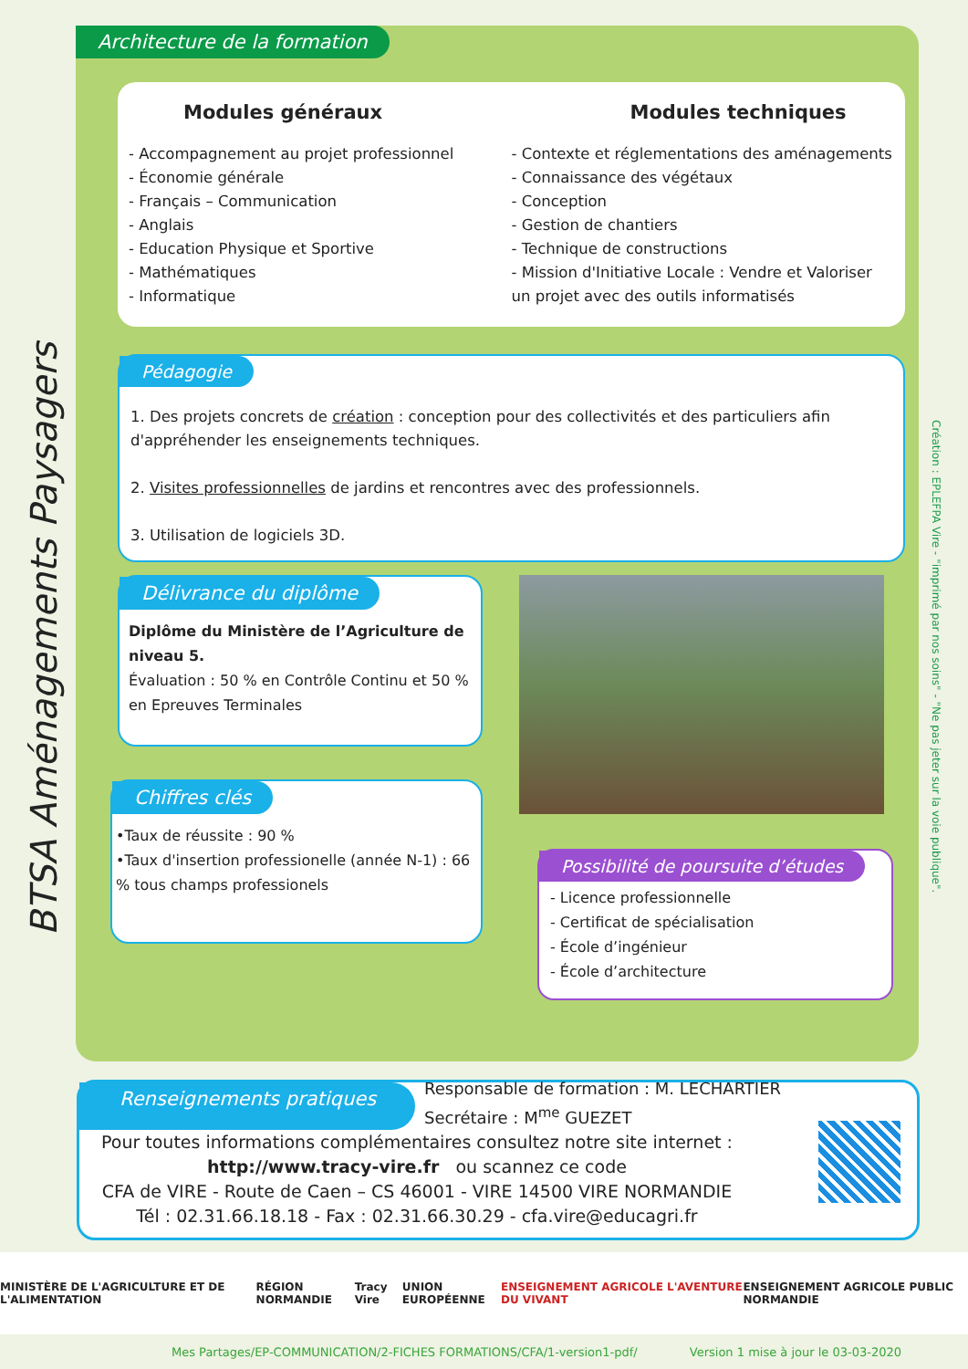BTSA Aménagements Paysagers
Création : EPLEFPA Vire - "imprimé par nos soins" - "Ne pas jeter sur la voie publique".
Architecture de la formation
Modules généraux
- Accompagnement au projet professionnel
- Économie générale
- Français – Communication
- Anglais
- Education Physique et Sportive
- Mathématiques
- Informatique
Modules techniques
- Contexte et réglementations des aménagements
- Connaissance des végétaux
- Conception
- Gestion de chantiers
- Technique de constructions
- Mission d'Initiative Locale : Vendre et Valoriser un projet avec des outils informatisés
Pédagogie
1. Des projets concrets de création : conception pour des collectivités et des particuliers afin d'appréhender les enseignements techniques.
2. Visites professionnelles de jardins et rencontres avec des professionnels.
3. Utilisation de logiciels 3D.
Délivrance du diplôme
Diplôme du Ministère de l’Agriculture de niveau 5.
Évaluation : 50 % en Contrôle Continu et 50 % en Epreuves Terminales
Chiffres clés
•Taux de réussite : 90 %
•Taux d'insertion professionelle (année N-1) : 66 % tous champs professionels
Possibilité de poursuite d’études
- Licence professionnelle
- Certificat de spécialisation
- École d’ingénieur
- École d’architecture
Renseignements pratiques
Responsable de formation : M. LECHARTIER
Secrétaire : M<sup>me</sup> GUEZET
Pour toutes informations complémentaires consultez notre site internet :
http://www.tracy-vire.fr ou scannez ce code
CFA de VIRE - Route de Caen – CS 46001 - VIRE 14500 VIRE NORMANDIE
Tél : 02.31.66.18.18 - Fax : 02.31.66.30.29 - cfa.vire@educagri.fr
MINISTÈRE DE L'AGRICULTURE ET DE L'ALIMENTATION RÉGION NORMANDIE Tracy Vire UNION EUROPÉENNE ENSEIGNEMENT AGRICOLE L'AVENTURE DU VIVANT ENSEIGNEMENT AGRICOLE PUBLIC NORMANDIE
Mes Partages/EP-COMMUNICATION/2-FICHES FORMATIONS/CFA/1-version1-pdf/ Version 1 mise à jour le 03-03-2020